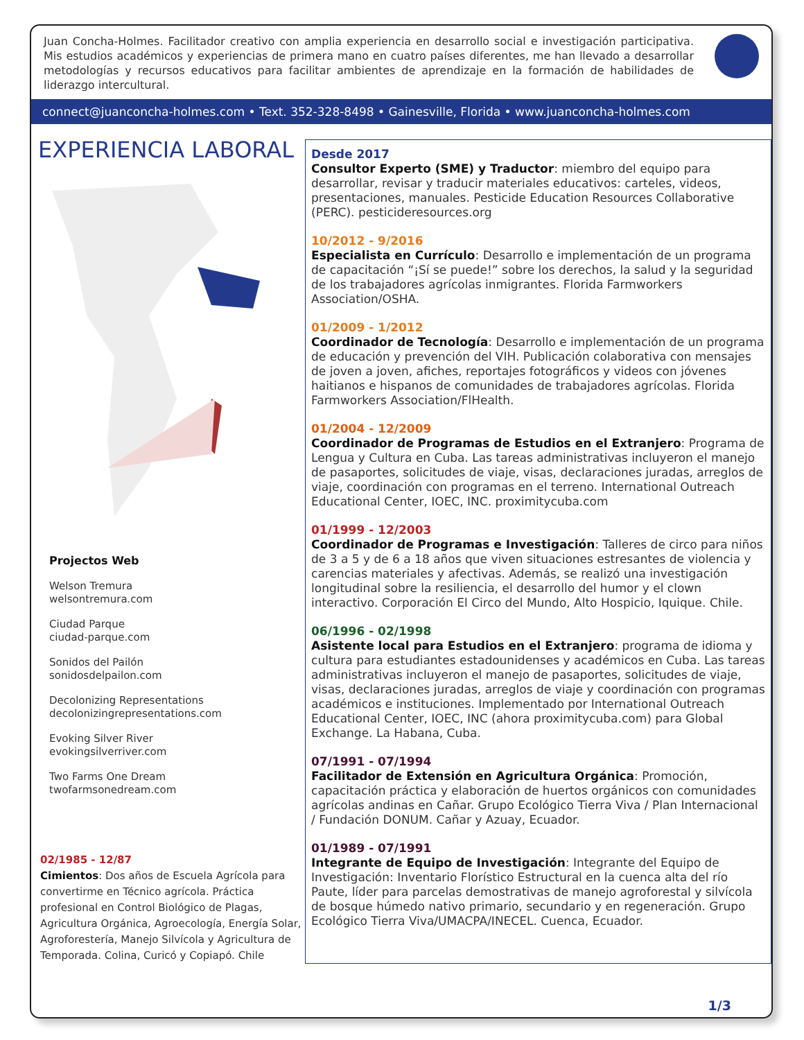Juan Concha-Holmes. Facilitador creativo con amplia experiencia en desarrollo social e investigación participativa. Mis estudios académicos y experiencias de primera mano en cuatro países diferentes, me han llevado a desarrollar metodologías y recursos educativos para facilitar ambientes de aprendizaje en la formación de habilidades de liderazgo intercultural.
connect@juanconcha-holmes.com • Text. 352-328-8498 • Gainesville, Florida • www.juanconcha-holmes.com
EXPERIENCIA LABORAL
Projectos Web
Welson Tremura
welsontremura.com
Ciudad Parque
ciudad-parque.com
Sonidos del Pailón
sonidosdelpailon.com
Decolonizing Representations
decolonizingrepresentations.com
Evoking Silver River
evokingsilverriver.com
Two Farms One Dream
twofarmsonedream.com
02/1985 - 12/87
Cimientos: Dos años de Escuela Agrícola para convertirme en Técnico agrícola. Práctica profesional en Control Biológico de Plagas, Agricultura Orgánica, Agroecología, Energía Solar, Agroforestería, Manejo Silvícola y Agricultura de Temporada. Colina, Curicó y Copiapó. Chile
Desde 2017
Consultor Experto (SME) y Traductor: miembro del equipo para desarrollar, revisar y traducir materiales educativos: carteles, videos, presentaciones, manuales. Pesticide Education Resources Collaborative (PERC). pesticideresources.org
10/2012 - 9/2016
Especialista en Currículo: Desarrollo e implementación de un programa de capacitación “¡Sí se puede!” sobre los derechos, la salud y la seguridad de los trabajadores agrícolas inmigrantes. Florida Farmworkers Association/OSHA.
01/2009 - 1/2012
Coordinador de Tecnología: Desarrollo e implementación de un programa de educación y prevención del VIH. Publicación colaborativa con mensajes de joven a joven, afiches, reportajes fotográficos y videos con jóvenes haitianos e hispanos de comunidades de trabajadores agrícolas. Florida Farmworkers Association/FlHealth.
01/2004 - 12/2009
Coordinador de Programas de Estudios en el Extranjero: Programa de Lengua y Cultura en Cuba. Las tareas administrativas incluyeron el manejo de pasaportes, solicitudes de viaje, visas, declaraciones juradas, arreglos de viaje, coordinación con programas en el terreno. International Outreach Educational Center, IOEC, INC. proximitycuba.com
01/1999 - 12/2003
Coordinador de Programas e Investigación: Talleres de circo para niños de 3 a 5 y de 6 a 18 años que viven situaciones estresantes de violencia y carencias materiales y afectivas. Además, se realizó una investigación longitudinal sobre la resiliencia, el desarrollo del humor y el clown interactivo. Corporación El Circo del Mundo, Alto Hospicio, Iquique. Chile.
06/1996 - 02/1998
Asistente local para Estudios en el Extranjero: programa de idioma y cultura para estudiantes estadounidenses y académicos en Cuba. Las tareas administrativas incluyeron el manejo de pasaportes, solicitudes de viaje, visas, declaraciones juradas, arreglos de viaje y coordinación con programas académicos e instituciones. Implementado por International Outreach Educational Center, IOEC, INC (ahora proximitycuba.com) para Global Exchange. La Habana, Cuba.
07/1991 - 07/1994
Facilitador de Extensión en Agricultura Orgánica: Promoción, capacitación práctica y elaboración de huertos orgánicos con comunidades agrícolas andinas en Cañar. Grupo Ecológico Tierra Viva / Plan Internacional / Fundación DONUM. Cañar y Azuay, Ecuador.
01/1989 - 07/1991
Integrante de Equipo de Investigación: Integrante del Equipo de Investigación: Inventario Florístico Estructural en la cuenca alta del río Paute, líder para parcelas demostrativas de manejo agroforestal y silvícola de bosque húmedo nativo primario, secundario y en regeneración. Grupo Ecológico Tierra Viva/UMACPA/INECEL. Cuenca, Ecuador.
1/3